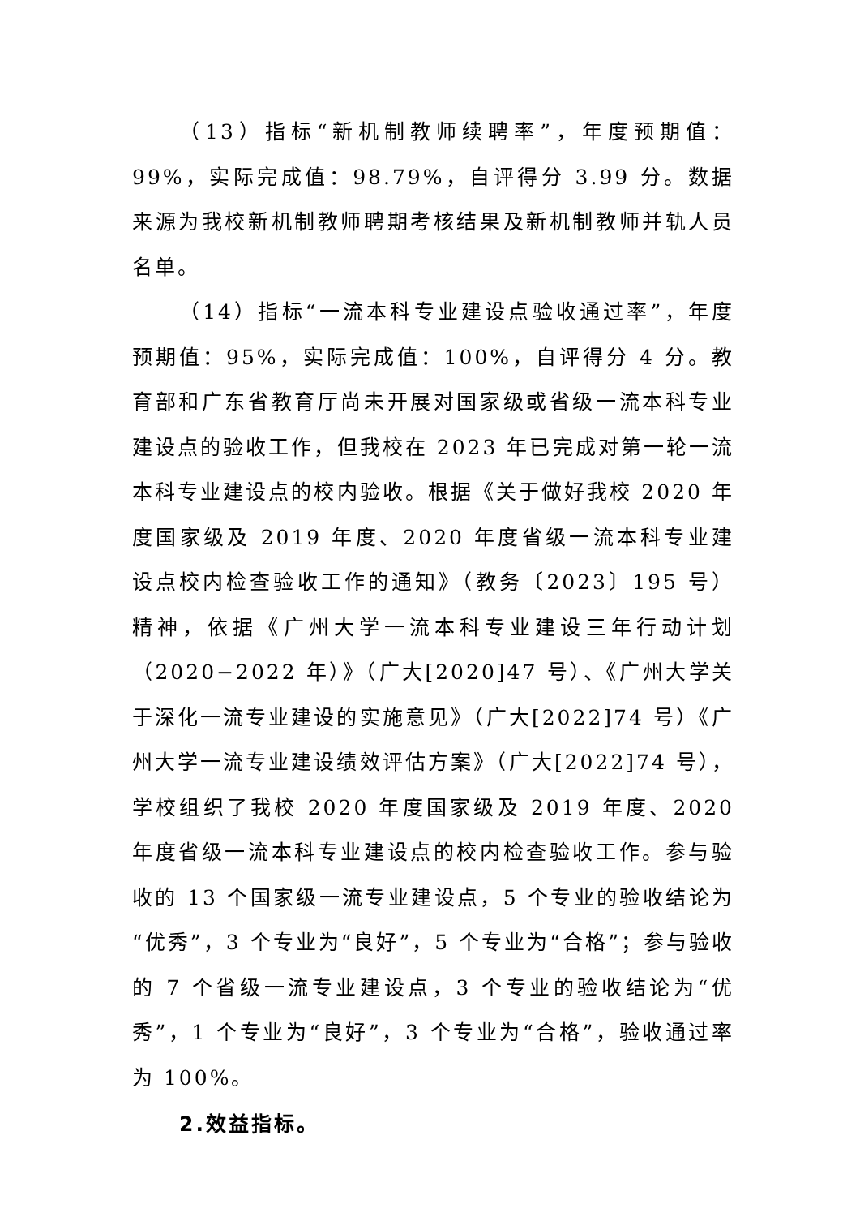（13）指标“新机制教师续聘率”，年度预期值：99%，实际完成值：98.79%，自评得分 3.99 分。数据来源为我校新机制教师聘期考核结果及新机制教师并轨人员名单。
（14）指标“一流本科专业建设点验收通过率”，年度预期值：95%，实际完成值：100%，自评得分 4 分。教育部和广东省教育厅尚未开展对国家级或省级一流本科专业建设点的验收工作，但我校在 2023 年已完成对第一轮一流本科专业建设点的校内验收。根据《关于做好我校 2020 年度国家级及 2019 年度、2020 年度省级一流本科专业建设点校内检查验收工作的通知》（教务〔2023〕195 号）精神，依据《广州大学一流本科专业建设三年行动计划（2020−2022 年）》（广大[2020]47 号）、《广州大学关于深化一流专业建设的实施意见》（广大[2022]74 号）《广州大学一流专业建设绩效评估方案》（广大[2022]74 号），学校组织了我校 2020 年度国家级及 2019 年度、2020 年度省级一流本科专业建设点的校内检查验收工作。参与验收的 13 个国家级一流专业建设点，5 个专业的验收结论为“优秀”，3 个专业为“良好”，5 个专业为“合格”；参与验收的 7 个省级一流专业建设点，3 个专业的验收结论为“优秀”，1 个专业为“良好”，3 个专业为“合格”，验收通过率为 100%。
2.效益指标。